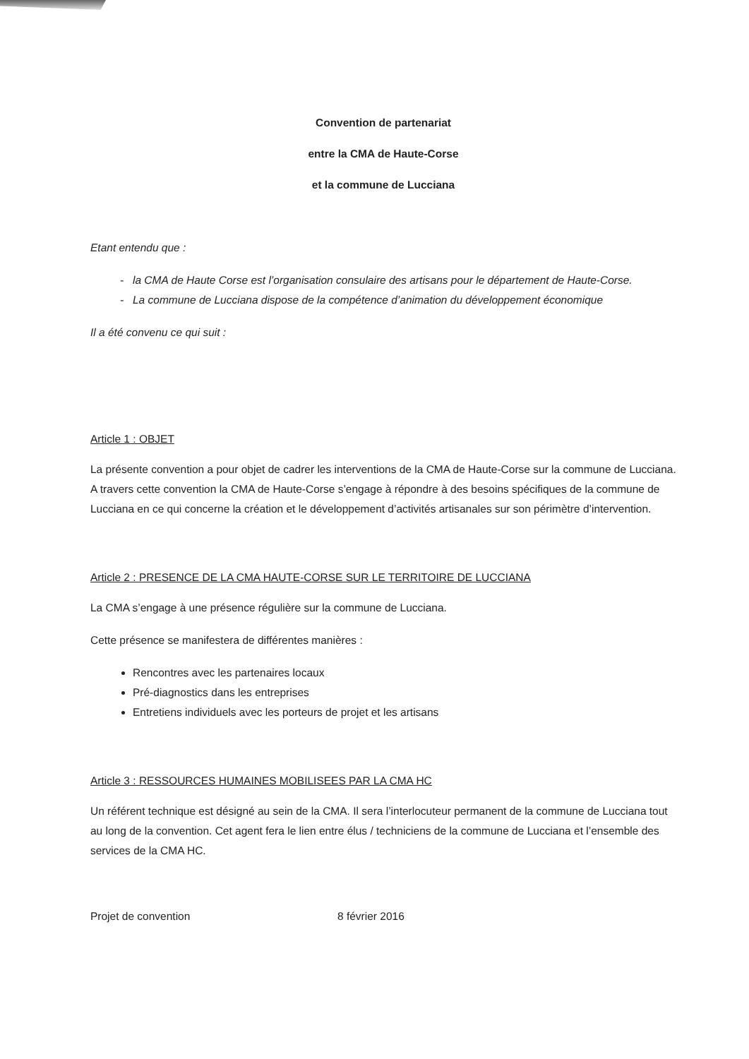Convention de partenariat
entre la CMA de Haute-Corse
et la commune de Lucciana
Etant entendu que :
la CMA de Haute Corse est l’organisation consulaire des artisans pour le département de Haute-Corse.
La commune de Lucciana dispose de la compétence d’animation du développement économique
Il a été convenu ce qui suit :
Article 1 : OBJET
La présente convention a pour objet de cadrer les interventions de la CMA de Haute-Corse sur la commune de Lucciana. A travers cette convention la CMA de Haute-Corse s’engage à répondre à des besoins spécifiques de la commune de Lucciana en ce qui concerne la création et le développement d’activités artisanales sur son périmètre d’intervention.
Article 2 : PRESENCE DE LA CMA HAUTE-CORSE SUR LE TERRITOIRE DE LUCCIANA
La CMA s’engage à une présence régulière sur la commune de Lucciana.
Cette présence se manifestera de différentes manières :
Rencontres avec les partenaires locaux
Pré-diagnostics dans les entreprises
Entretiens individuels avec les porteurs de projet et les artisans
Article 3 : RESSOURCES HUMAINES MOBILISEES PAR LA CMA HC
Un référent technique est désigné au sein de la CMA. Il sera l’interlocuteur permanent de la commune de Lucciana tout au long de la convention. Cet agent fera le lien entre élus / techniciens de la commune de Lucciana et l’ensemble des services de la CMA HC.
Projet de convention 8 février 2016